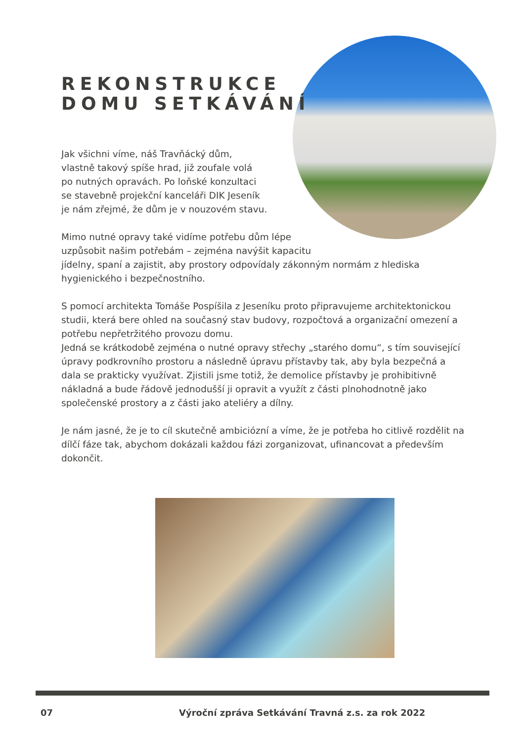REKONSTRUKCE
DOMU SETKÁVÁNÍ
Jak všichni víme, náš Travňácký dům,
vlastně takový spíše hrad, již zoufale volá
po nutných opravách. Po loňské konzultaci
se stavebně projekční kanceláři DIK Jeseník
je nám zřejmé, že dům je v nouzovém stavu.
Mimo nutné opravy také vidíme potřebu dům lépe
uzpůsobit našim potřebám – zejména navýšit kapacitu
jídelny, spaní a zajistit, aby prostory odpovídaly zákonným normám z hlediska hygienického i bezpečnostního.
S pomocí architekta Tomáše Pospíšila z Jeseníku proto připravujeme architektonickou studii, která bere ohled na současný stav budovy, rozpočtová a organizační omezení a potřebu nepřetržitého provozu domu.
Jedná se krátkodobě zejména o nutné opravy střechy „starého domu“, s tím související úpravy podkrovního prostoru a následně úpravu přístavby tak, aby byla bezpečná a dala se prakticky využívat. Zjistili jsme totiž, že demolice přístavby je prohibitivně nákladná a bude řádově jednodušší ji opravit a využít z části plnohodnotně jako společenské prostory a z části jako ateliéry a dílny.
Je nám jasné, že je to cíl skutečně ambiciózní a víme, že je potřeba ho citlivě rozdělit na dílčí fáze tak, abychom dokázali každou fázi zorganizovat, ufinancovat a především dokončit.
07 Výroční zpráva Setkávání Travná z.s. za rok 2022